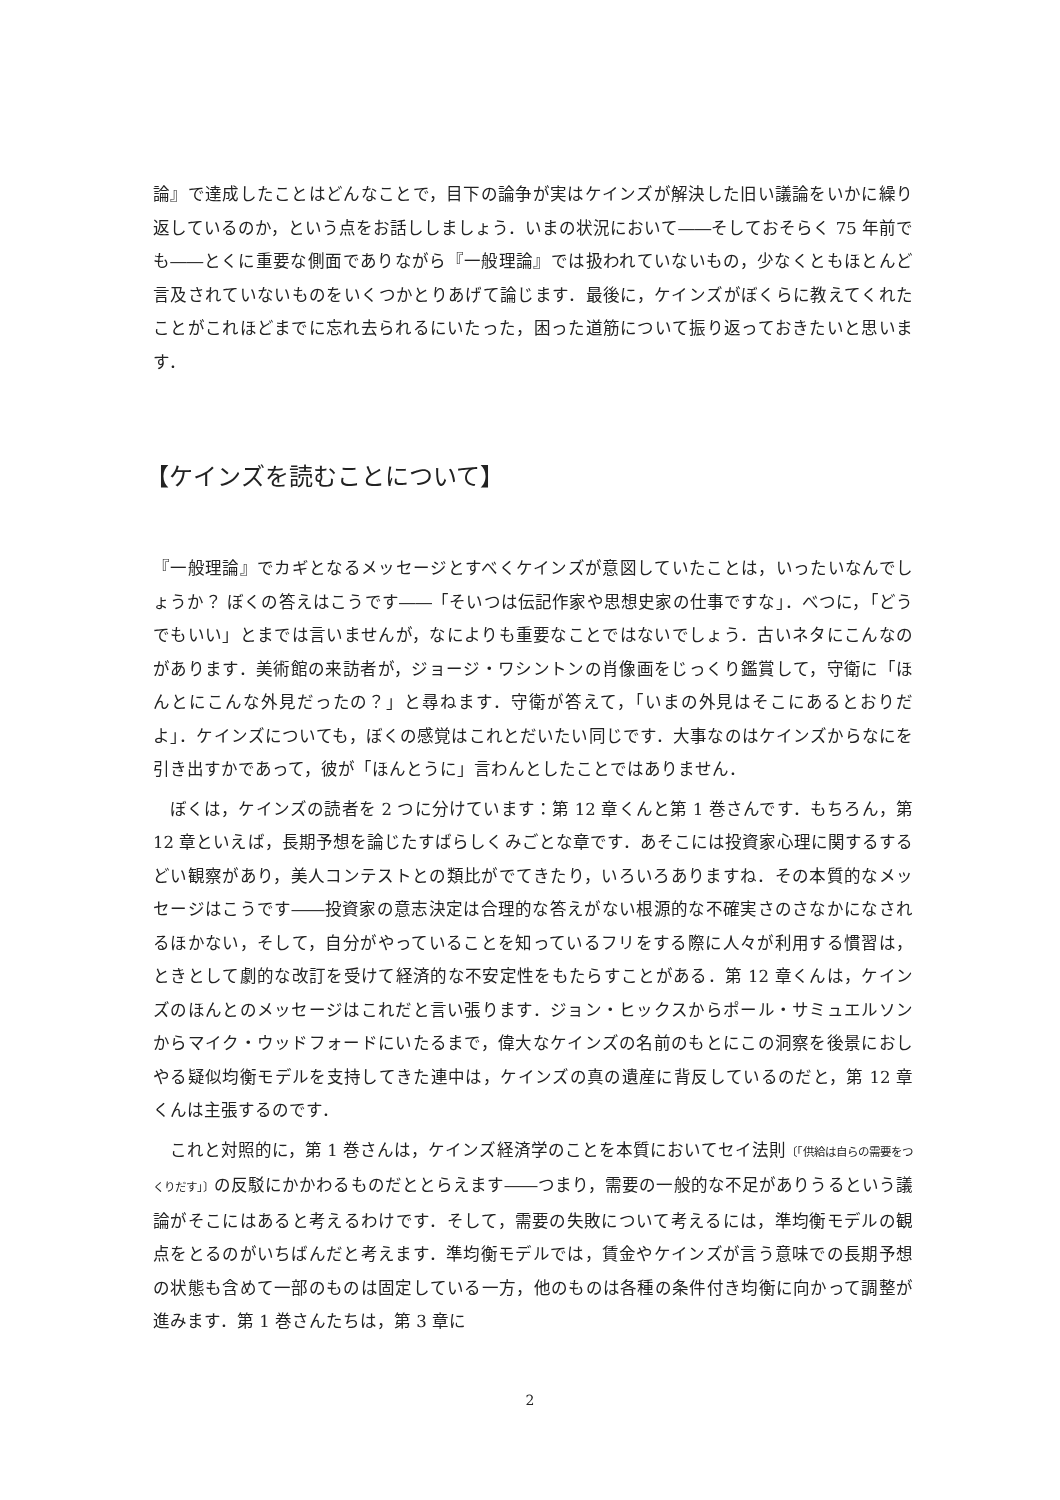論』で達成したことはどんなことで，目下の論争が実はケインズが解決した旧い議論をいかに繰り返しているのか，という点をお話ししましょう．いまの状況において――そしておそらく 75 年前でも――とくに重要な側面でありながら『一般理論』では扱われていないもの，少なくともほとんど言及されていないものをいくつかとりあげて論じます．最後に，ケインズがぼくらに教えてくれたことがこれほどまでに忘れ去られるにいたった，困った道筋について振り返っておきたいと思います．
【ケインズを読むことについて】
『一般理論』でカギとなるメッセージとすべくケインズが意図していたことは，いったいなんでしょうか？ ぼくの答えはこうです――「そいつは伝記作家や思想史家の仕事ですな」．べつに，「どうでもいい」とまでは言いませんが，なによりも重要なことではないでしょう．古いネタにこんなのがあります．美術館の来訪者が，ジョージ・ワシントンの肖像画をじっくり鑑賞して，守衛に「ほんとにこんな外見だったの？」と尋ねます．守衛が答えて，「いまの外見はそこにあるとおりだよ」．ケインズについても，ぼくの感覚はこれとだいたい同じです．大事なのはケインズからなにを引き出すかであって，彼が「ほんとうに」言わんとしたことではありません．
ぼくは，ケインズの読者を 2 つに分けています：第 12 章くんと第 1 巻さんです．もちろん，第 12 章といえば，長期予想を論じたすばらしくみごとな章です．あそこには投資家心理に関するするどい観察があり，美人コンテストとの類比がでてきたり，いろいろありますね．その本質的なメッセージはこうです――投資家の意志決定は合理的な答えがない根源的な不確実さのさなかになされるほかない，そして，自分がやっていることを知っているフリをする際に人々が利用する慣習は，ときとして劇的な改訂を受けて経済的な不安定性をもたらすことがある．第 12 章くんは，ケインズのほんとのメッセージはこれだと言い張ります．ジョン・ヒックスからポール・サミュエルソンからマイク・ウッドフォードにいたるまで，偉大なケインズの名前のもとにこの洞察を後景におしやる疑似均衡モデルを支持してきた連中は，ケインズの真の遺産に背反しているのだと，第 12 章くんは主張するのです．
これと対照的に，第 1 巻さんは，ケインズ経済学のことを本質においてセイ法則〔「供給は自らの需要をつくりだす」〕の反駁にかかわるものだととらえます――つまり，需要の一般的な不足がありうるという議論がそこにはあると考えるわけです．そして，需要の失敗について考えるには，準均衡モデルの観点をとるのがいちばんだと考えます．準均衡モデルでは，賃金やケインズが言う意味での長期予想の状態も含めて一部のものは固定している一方，他のものは各種の条件付き均衡に向かって調整が進みます．第 1 巻さんたちは，第 3 章に
2